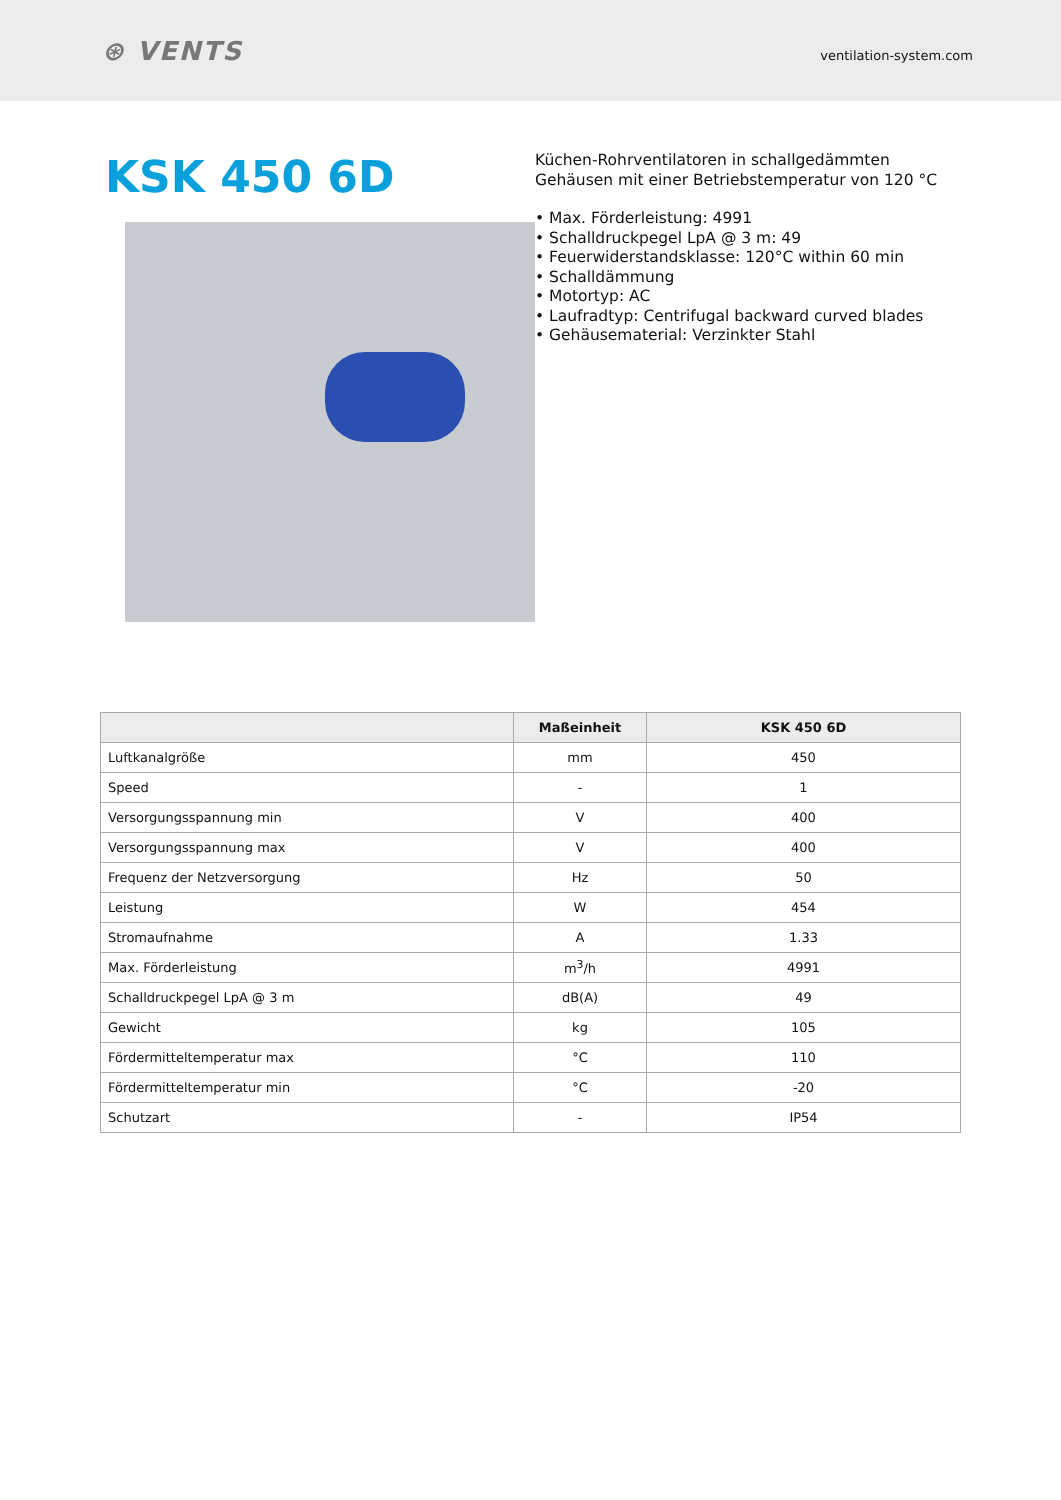⊛ VENTS
ventilation-system.com
KSK 450 6D
Küchen-Rohrventilatoren in schallgedämmten Gehäusen mit einer Betriebstemperatur von 120 °C
• Max. Förderleistung: 4991
• Schalldruckpegel LpA @ 3 m: 49
• Feuerwiderstandsklasse: 120°C within 60 min
• Schalldämmung
• Motortyp: AC
• Laufradtyp: Centrifugal backward curved blades
• Gehäusematerial: Verzinkter Stahl
| | Maßeinheit | KSK 450 6D |
| --- | --- | --- |
| Luftkanalgröße | mm | 450 |
| Speed | - | 1 |
| Versorgungsspannung min | V | 400 |
| Versorgungsspannung max | V | 400 |
| Frequenz der Netzversorgung | Hz | 50 |
| Leistung | W | 454 |
| Stromaufnahme | A | 1.33 |
| Max. Förderleistung | m<sup>3</sup>/h | 4991 |
| Schalldruckpegel LpA @ 3 m | dB(A) | 49 |
| Gewicht | kg | 105 |
| Fördermitteltemperatur max | °C | 110 |
| Fördermitteltemperatur min | °C | -20 |
| Schutzart | - | IP54 |